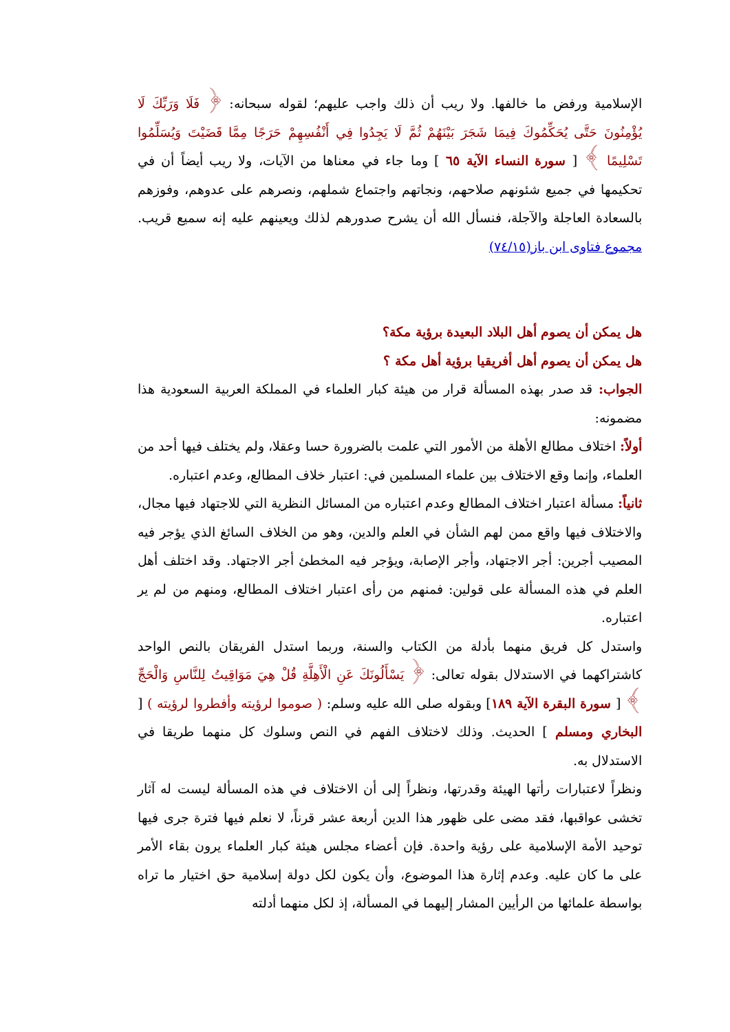الإسلامية ورفض ما خالفها. ولا ريب أن ذلك واجب عليهم؛ لقوله سبحانه: ﴿ فَلَا وَرَبِّكَ لَا يُؤْمِنُونَ حَتَّى يُحَكِّمُوكَ فِيمَا شَجَرَ بَيْنَهُمْ ثُمَّ لَا يَجِدُوا فِي أَنْفُسِهِمْ حَرَجًا مِمَّا قَضَيْتَ وَيُسَلِّمُوا تَسْلِيمًا ﴾ [ سورة النساء الآية ٦٥ ] وما جاء في معناها من الآيات، ولا ريب أيضاً أن في تحكيمها في جميع شئونهم صلاحهم، ونجاتهم واجتماع شملهم، ونصرهم على عدوهم، وفوزهم بالسعادة العاجلة والآجلة، فنسأل الله أن يشرح صدورهم لذلك ويعينهم عليه إنه سميع قريب. مجموع فتاوى ابن باز(٧٤/١٥)
هل يمكن أن يصوم أهل البلاد البعيدة برؤية مكة؟
هل يمكن أن يصوم أهل أفريقيا برؤية أهل مكة ؟
الجواب: قد صدر بهذه المسألة قرار من هيئة كبار العلماء في المملكة العربية السعودية هذا مضمونه:
أولاً: اختلاف مطالع الأهلة من الأمور التي علمت بالضرورة حسا وعقلا، ولم يختلف فيها أحد من العلماء، وإنما وقع الاختلاف بين علماء المسلمين في: اعتبار خلاف المطالع، وعدم اعتباره.
ثانياً: مسألة اعتبار اختلاف المطالع وعدم اعتباره من المسائل النظرية التي للاجتهاد فيها مجال، والاختلاف فيها واقع ممن لهم الشأن في العلم والدين، وهو من الخلاف السائغ الذي يؤجر فيه المصيب أجرين: أجر الاجتهاد، وأجر الإصابة، ويؤجر فيه المخطئ أجر الاجتهاد. وقد اختلف أهل العلم في هذه المسألة على قولين: فمنهم من رأى اعتبار اختلاف المطالع، ومنهم من لم ير اعتباره.
واستدل كل فريق منهما بأدلة من الكتاب والسنة، وربما استدل الفريقان بالنص الواحد كاشتراكهما في الاستدلال بقوله تعالى: ﴿ يَسْأَلُونَكَ عَنِ الْأَهِلَّةِ قُلْ هِيَ مَوَاقِيتُ لِلنَّاسِ وَالْحَجِّ ﴾ [ سورة البقرة الآية ١٨٩] وبقوله صلى الله عليه وسلم: ( صوموا لرؤيته وأفطروا لرؤيته ) [ البخاري ومسلم ] الحديث. وذلك لاختلاف الفهم في النص وسلوك كل منهما طريقا في الاستدلال به.
ونظراً لاعتبارات رأتها الهيئة وقدرتها، ونظراً إلى أن الاختلاف في هذه المسألة ليست له آثار تخشى عواقبها، فقد مضى على ظهور هذا الدين أربعة عشر قرناً، لا نعلم فيها فترة جرى فيها توحيد الأمة الإسلامية على رؤية واحدة. فإن أعضاء مجلس هيئة كبار العلماء يرون بقاء الأمر على ما كان عليه. وعدم إثارة هذا الموضوع، وأن يكون لكل دولة إسلامية حق اختيار ما تراه بواسطة علمائها من الرأيين المشار إليهما في المسألة، إذ لكل منهما أدلته